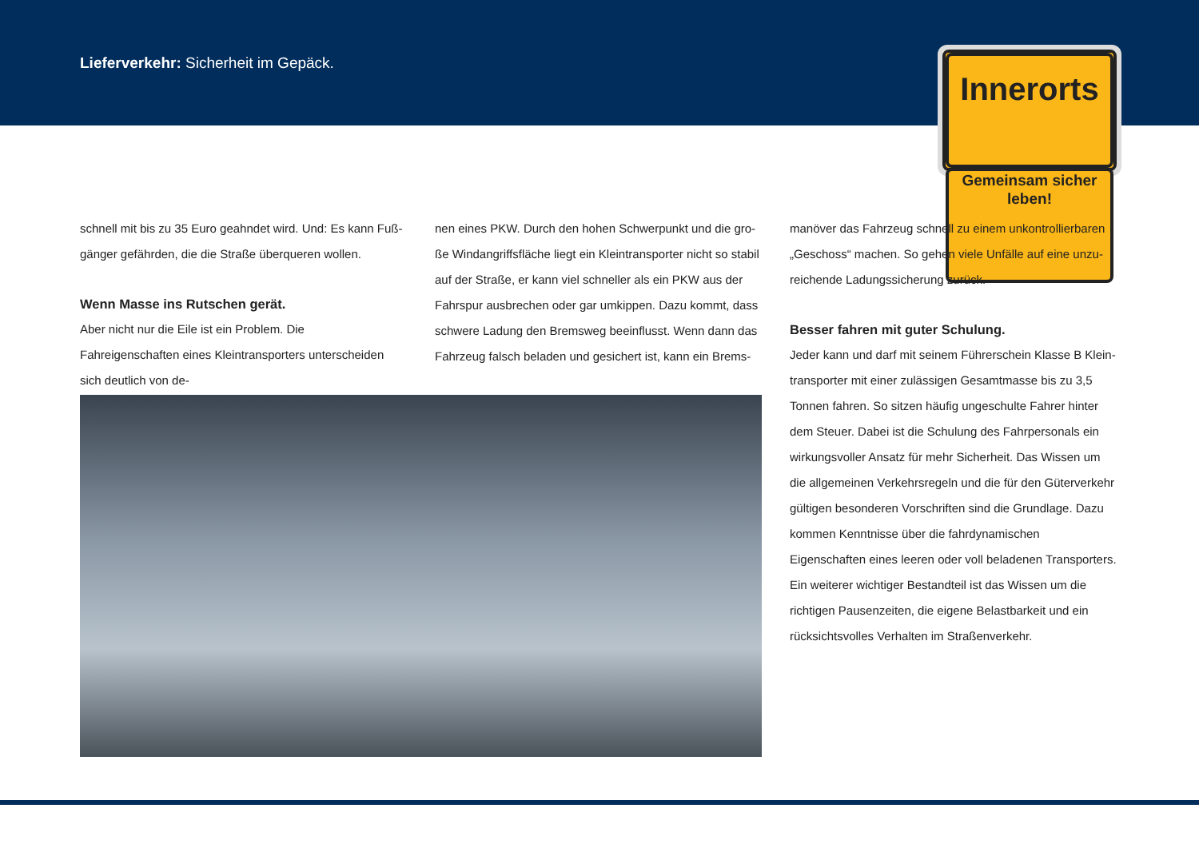Lieferverkehr: Sicherheit im Gepäck.
Innerorts
Gemeinsam sicher
leben!
schnell mit bis zu 35 Euro geahndet wird. Und: Es kann Fuß­gänger gefährden, die die Straße überqueren wollen.
Wenn Masse ins Rutschen gerät.
Aber nicht nur die Eile ist ein Problem. Die Fahreigenschaften eines Kleintransporters unterscheiden sich deutlich von de-
nen eines PKW. Durch den hohen Schwerpunkt und die gro­ße Windangriffsfläche liegt ein Kleintransporter nicht so stabil auf der Straße, er kann viel schneller als ein PKW aus der Fahr­spur ausbrechen oder gar umkippen. Dazu kommt, dass schwere Ladung den Bremsweg beeinflusst. Wenn dann das Fahrzeug falsch beladen und gesichert ist, kann ein Brems-
manöver das Fahrzeug schnell zu einem unkontrollierbaren „Geschoss“ machen. So gehen viele Unfälle auf eine unzu­reichende Ladungssicherung zurück.
Besser fahren mit guter Schulung.
Jeder kann und darf mit seinem Führerschein Klasse B Klein­transporter mit einer zulässigen Gesamtmasse bis zu 3,5 Ton­nen fahren. So sitzen häufig ungeschulte Fahrer hinter dem Steuer. Dabei ist die Schulung des Fahrpersonals ein wirkungs­voller Ansatz für mehr Sicherheit. Das Wissen um die allge­meinen Verkehrsregeln und die für den Güterverkehr gültigen besonderen Vorschriften sind die Grundlage. Dazu kommen Kenntnisse über die fahrdynamischen Eigenschaften eines lee­ren oder voll beladenen Transporters. Ein weiterer wichtiger Bestandteil ist das Wissen um die richtigen Pausenzeiten, die eigene Belastbarkeit und ein rücksichtsvolles Verhalten im Straßenverkehr.